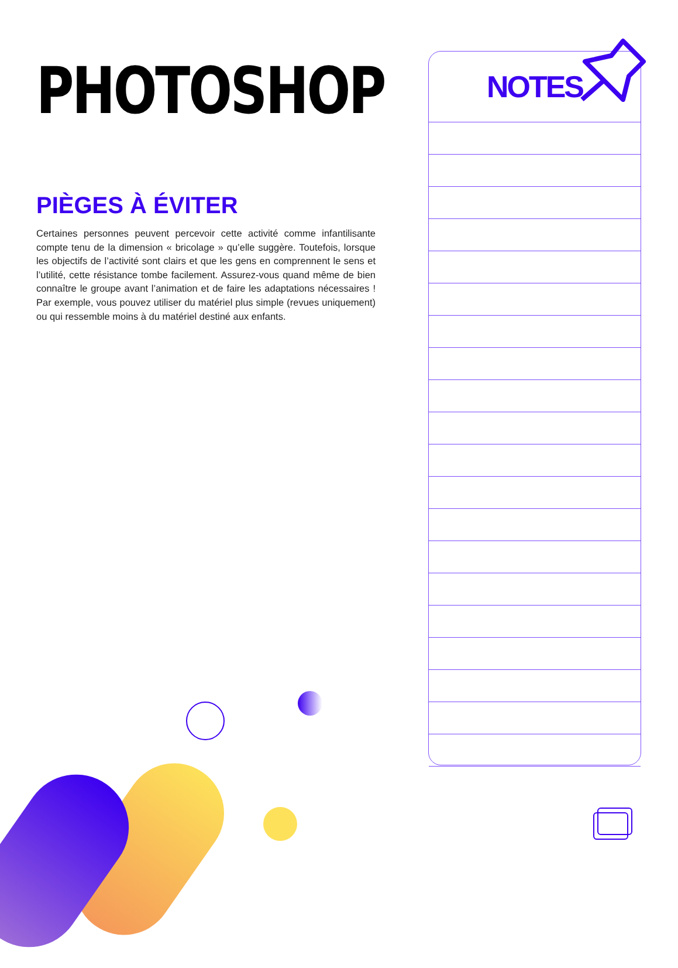PHOTOSHOP
PIÈGES À ÉVITER
Certaines personnes peuvent percevoir cette activité comme infantilisante compte tenu de la dimension « bricolage » qu’elle suggère. Toutefois, lorsque les objectifs de l’activité sont clairs et que les gens en comprennent le sens et l’utilité, cette résistance tombe facilement. Assurez-vous quand même de bien connaître le groupe avant l’animation et de faire les adaptations nécessaires ! Par exemple, vous pouvez utiliser du matériel plus simple (revues uniquement) ou qui ressemble moins à du matériel destiné aux enfants.
NOTES